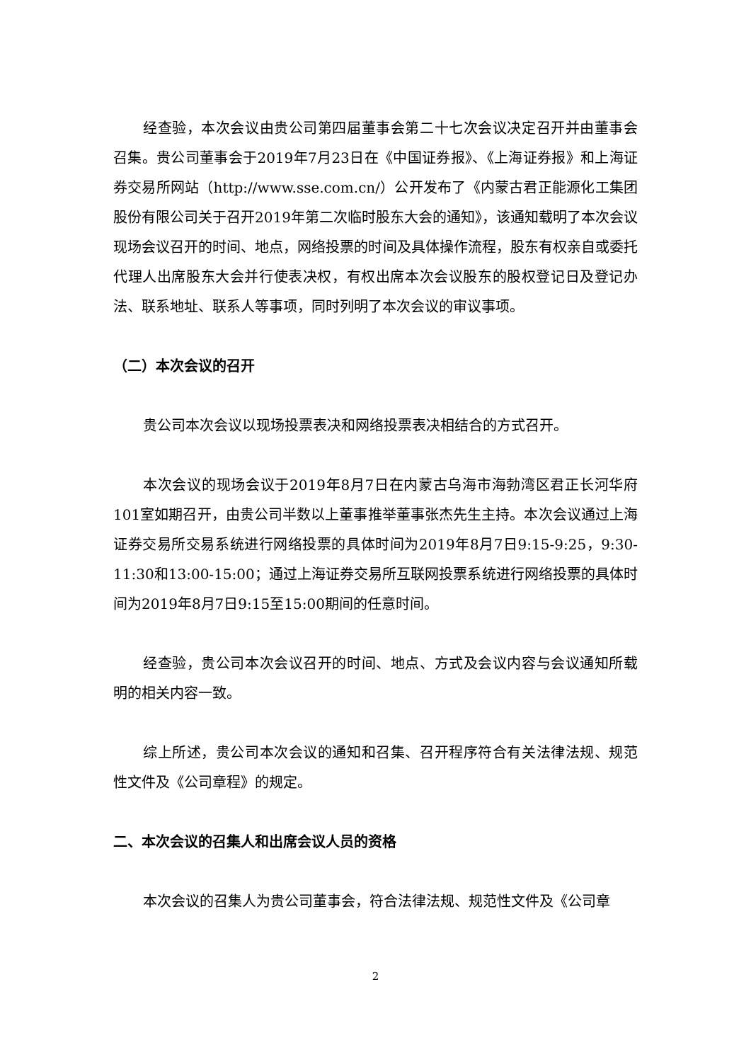经查验，本次会议由贵公司第四届董事会第二十七次会议决定召开并由董事会召集。贵公司董事会于2019年7月23日在《中国证券报》、《上海证券报》和上海证券交易所网站（http://www.sse.com.cn/）公开发布了《内蒙古君正能源化工集团股份有限公司关于召开2019年第二次临时股东大会的通知》，该通知载明了本次会议现场会议召开的时间、地点，网络投票的时间及具体操作流程，股东有权亲自或委托代理人出席股东大会并行使表决权，有权出席本次会议股东的股权登记日及登记办法、联系地址、联系人等事项，同时列明了本次会议的审议事项。
（二）本次会议的召开
贵公司本次会议以现场投票表决和网络投票表决相结合的方式召开。
本次会议的现场会议于2019年8月7日在内蒙古乌海市海勃湾区君正长河华府101室如期召开，由贵公司半数以上董事推举董事张杰先生主持。本次会议通过上海证券交易所交易系统进行网络投票的具体时间为2019年8月7日9:15-9:25，9:30-11:30和13:00-15:00；通过上海证券交易所互联网投票系统进行网络投票的具体时间为2019年8月7日9:15至15:00期间的任意时间。
经查验，贵公司本次会议召开的时间、地点、方式及会议内容与会议通知所载明的相关内容一致。
综上所述，贵公司本次会议的通知和召集、召开程序符合有关法律法规、规范性文件及《公司章程》的规定。
二、本次会议的召集人和出席会议人员的资格
本次会议的召集人为贵公司董事会，符合法律法规、规范性文件及《公司章
2